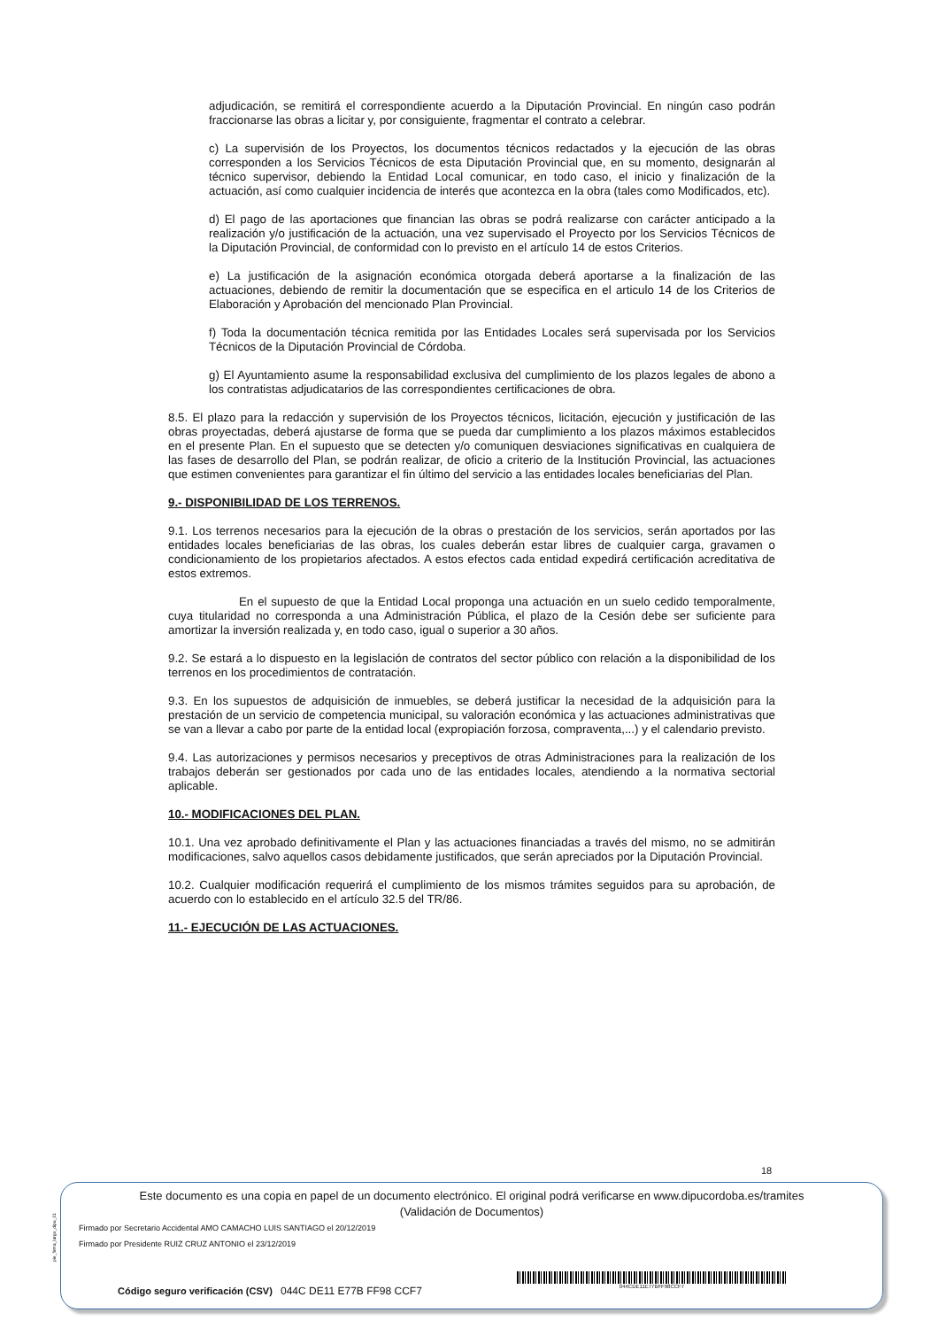adjudicación, se remitirá el correspondiente acuerdo a la Diputación Provincial. En ningún caso podrán fraccionarse las obras a licitar y, por consiguiente, fragmentar el contrato a celebrar.
c) La supervisión de los Proyectos, los documentos técnicos redactados y la ejecución de las obras corresponden a los Servicios Técnicos de esta Diputación Provincial que, en su momento, designarán al técnico supervisor, debiendo la Entidad Local comunicar, en todo caso, el inicio y finalización de la actuación, así como cualquier incidencia de interés que acontezca en la obra (tales como Modificados, etc).
d) El pago de las aportaciones que financian las obras se podrá realizarse con carácter anticipado a la realización y/o justificación de la actuación, una vez supervisado el Proyecto por los Servicios Técnicos de la Diputación Provincial, de conformidad con lo previsto en el artículo 14 de estos Criterios.
e) La justificación de la asignación económica otorgada deberá aportarse a la finalización de las actuaciones, debiendo de remitir la documentación que se especifica en el articulo 14 de los Criterios de Elaboración y Aprobación del mencionado Plan Provincial.
f) Toda la documentación técnica remitida por las Entidades Locales será supervisada por los Servicios Técnicos de la Diputación Provincial de Córdoba.
g) El Ayuntamiento asume la responsabilidad exclusiva del cumplimiento de los plazos legales de abono a los contratistas adjudicatarios de las correspondientes certificaciones de obra.
8.5. El plazo para la redacción y supervisión de los Proyectos técnicos, licitación, ejecución y justificación de las obras proyectadas, deberá ajustarse de forma que se pueda dar cumplimiento a los plazos máximos establecidos en el presente Plan. En el supuesto que se detecten y/o comuniquen desviaciones significativas en cualquiera de las fases de desarrollo del Plan, se podrán realizar, de oficio a criterio de la Institución Provincial, las actuaciones que estimen convenientes para garantizar el fin último del servicio a las entidades locales beneficiarias del Plan.
9.- DISPONIBILIDAD DE LOS TERRENOS.
9.1. Los terrenos necesarios para la ejecución de la obras o prestación de los servicios, serán aportados por las entidades locales beneficiarias de las obras, los cuales deberán estar libres de cualquier carga, gravamen o condicionamiento de los propietarios afectados. A estos efectos cada entidad expedirá certificación acreditativa de estos extremos.
En el supuesto de que la Entidad Local proponga una actuación en un suelo cedido temporalmente, cuya titularidad no corresponda a una Administración Pública, el plazo de la Cesión debe ser suficiente para amortizar la inversión realizada y, en todo caso, igual o superior a 30 años.
9.2. Se estará a lo dispuesto en la legislación de contratos del sector público con relación a la disponibilidad de los terrenos en los procedimientos de contratación.
9.3. En los supuestos de adquisición de inmuebles, se deberá justificar la necesidad de la adquisición para la prestación de un servicio de competencia municipal, su valoración económica y las actuaciones administrativas que se van a llevar a cabo por parte de la entidad local (expropiación forzosa, compraventa,...) y el calendario previsto.
9.4. Las autorizaciones y permisos necesarios y preceptivos de otras Administraciones para la realización de los trabajos deberán ser gestionados por cada uno de las entidades locales, atendiendo a la normativa sectorial aplicable.
10.- MODIFICACIONES DEL PLAN.
10.1. Una vez aprobado definitivamente el Plan y las actuaciones financiadas a través del mismo, no se admitirán modificaciones, salvo aquellos casos debidamente justificados, que serán apreciados por la Diputación Provincial.
10.2. Cualquier modificación requerirá el cumplimiento de los mismos trámites seguidos para su aprobación, de acuerdo con lo establecido en el artículo 32.5 del TR/86.
11.- EJECUCIÓN DE LAS ACTUACIONES.
18
pie_firma_largo_dipu_01
Este documento es una copia en papel de un documento electrónico. El original podrá verificarse en www.dipucordoba.es/tramites
(Validación de Documentos)
Firmado por Secretario Accidental AMO CAMACHO LUIS SANTIAGO el 20/12/2019
Firmado por Presidente RUIZ CRUZ ANTONIO el 23/12/2019
Código seguro verificación (CSV) 044C DE11 E77B FF98 CCF7
044CDE11E77BFF98CCF7